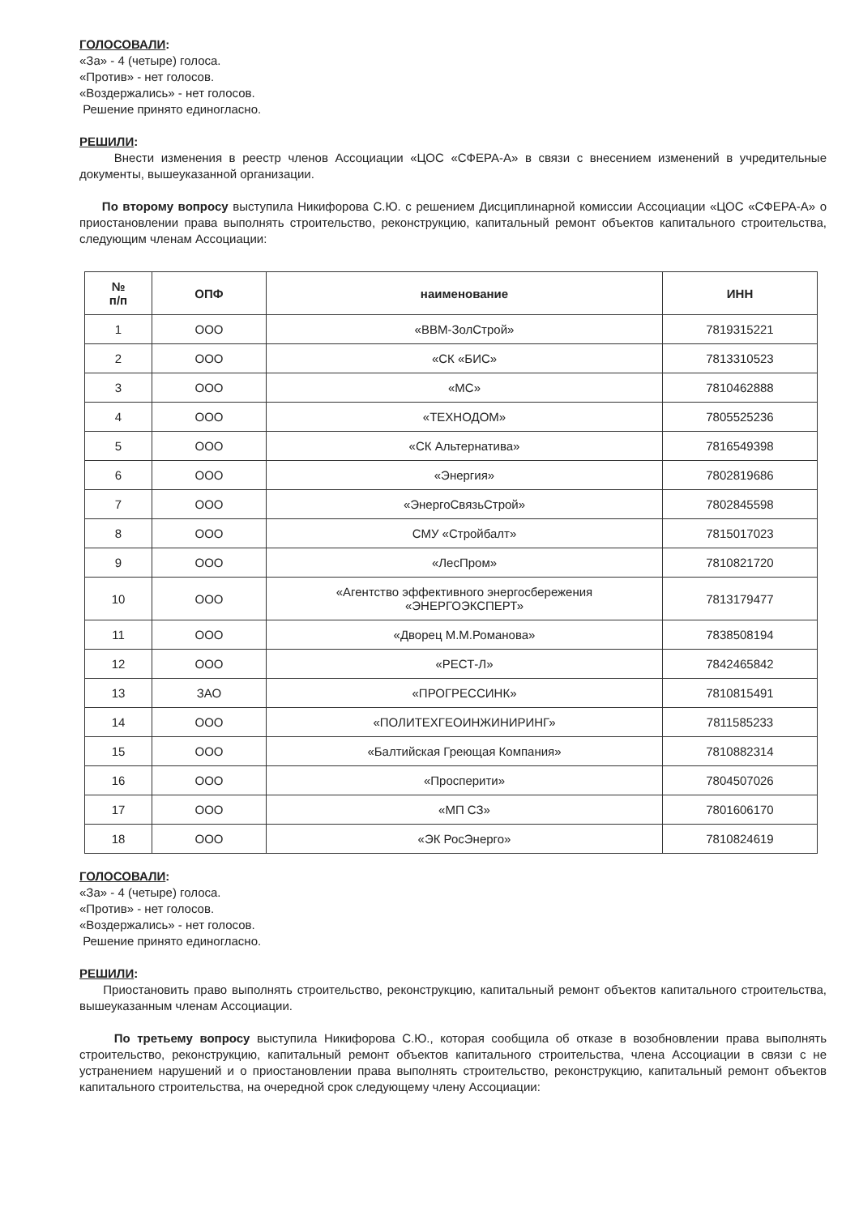ГОЛОСОВАЛИ:
«За» - 4 (четыре) голоса.
«Против» - нет голосов.
«Воздержались» - нет голосов.
Решение принято единогласно.
РЕШИЛИ:
Внести изменения в реестр членов Ассоциации «ЦОС «СФЕРА-А» в связи с внесением изменений в учредительные документы, вышеуказанной организации.
По второму вопросу выступила Никифорова С.Ю. с решением Дисциплинарной комиссии Ассоциации «ЦОС «СФЕРА-А» о приостановлении права выполнять строительство, реконструкцию, капитальный ремонт объектов капитального строительства, следующим членам Ассоциации:
| № п/п | ОПФ | наименование | ИНН |
| --- | --- | --- | --- |
| 1 | ООО | «ВВМ-ЗолСтрой» | 7819315221 |
| 2 | ООО | «СК «БИС» | 7813310523 |
| 3 | ООО | «МС» | 7810462888 |
| 4 | ООО | «ТЕХНОДОМ» | 7805525236 |
| 5 | ООО | «СК Альтернатива» | 7816549398 |
| 6 | ООО | «Энергия» | 7802819686 |
| 7 | ООО | «ЭнергоСвязьСтрой» | 7802845598 |
| 8 | ООО | СМУ «Стройбалт» | 7815017023 |
| 9 | ООО | «ЛесПром» | 7810821720 |
| 10 | ООО | «Агентство эффективного энергосбережения «ЭНЕРГОЭКСПЕРТ» | 7813179477 |
| 11 | ООО | «Дворец М.М.Романова» | 7838508194 |
| 12 | ООО | «РЕСТ-Л» | 7842465842 |
| 13 | ЗАО | «ПРОГРЕССИНК» | 7810815491 |
| 14 | ООО | «ПОЛИТЕХГЕОИНЖИНИРИНГ» | 7811585233 |
| 15 | ООО | «Балтийская Греющая Компания» | 7810882314 |
| 16 | ООО | «Просперити» | 7804507026 |
| 17 | ООО | «МП СЗ» | 7801606170 |
| 18 | ООО | «ЭК РосЭнерго» | 7810824619 |
ГОЛОСОВАЛИ:
«За» - 4 (четыре) голоса.
«Против» - нет голосов.
«Воздержались» - нет голосов.
Решение принято единогласно.
РЕШИЛИ:
Приостановить право выполнять строительство, реконструкцию, капитальный ремонт объектов капитального строительства, вышеуказанным членам Ассоциации.
По третьему вопросу выступила Никифорова С.Ю., которая сообщила об отказе в возобновлении права выполнять строительство, реконструкцию, капитальный ремонт объектов капитального строительства, члена Ассоциации в связи с не устранением нарушений и о приостановлении права выполнять строительство, реконструкцию, капитальный ремонт объектов капитального строительства, на очередной срок следующему члену Ассоциации: